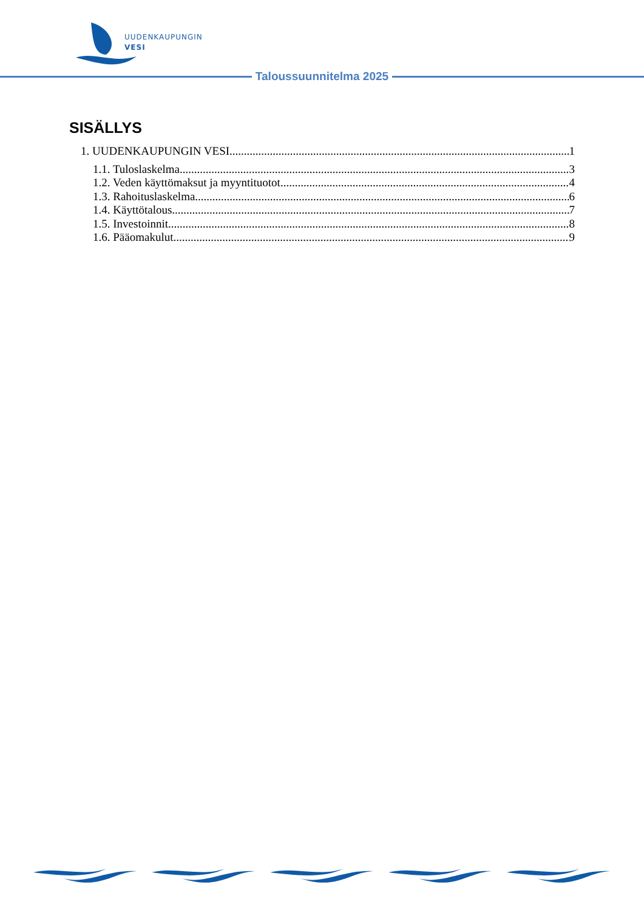UUDENKAUPUNGIN
VESI
Taloussuunnitelma 2025
SISÄLLYS
1. UUDENKAUPUNGIN VESI 1
1.1. Tuloslaskelma 3
1.2. Veden käyttömaksut ja myyntituotot 4
1.3. Rahoituslaskelma 6
1.4. Käyttötalous 7
1.5. Investoinnit 8
1.6. Pääomakulut 9